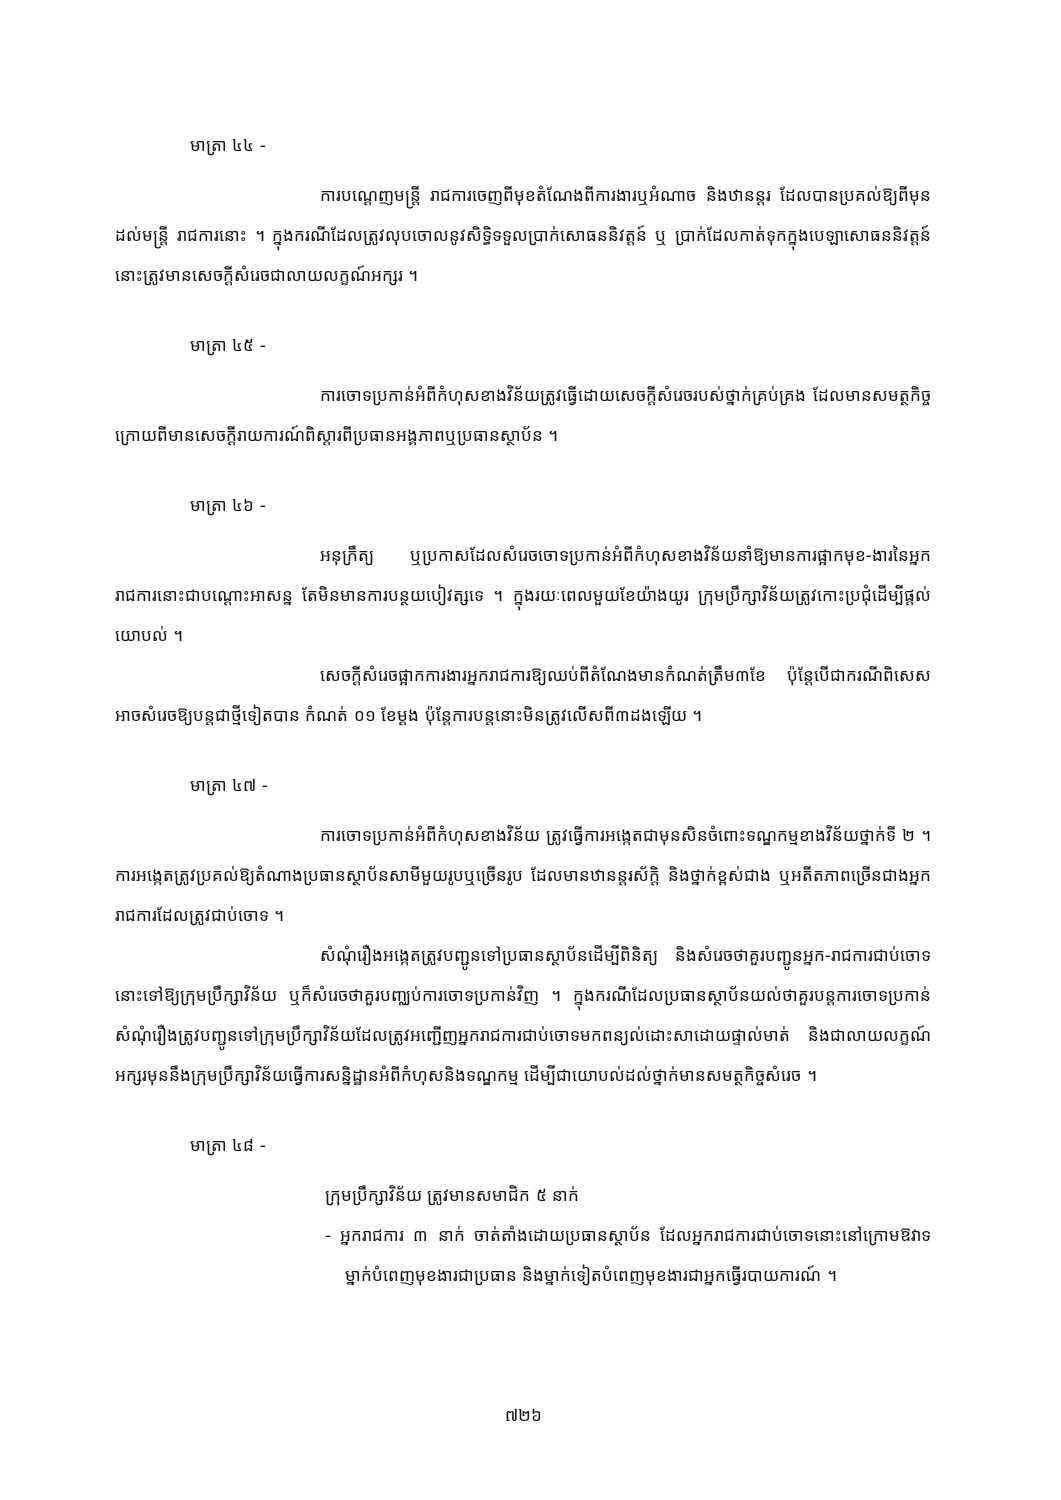មាត្រា ៤៤ -
ការបណ្ដេញមន្ត្រី រាជការចេញពីមុខតំណែងពីការងារឬអំណាច និងឋានន្តរ ដែលបានប្រគល់ឱ្យពីមុនដល់មន្ត្រី រាជការនោះ ។ ក្នុងករណីដែលត្រូវលុបចោលនូវសិទ្ធិទទួលប្រាក់សោធននិវត្តន៍ ឬ ប្រាក់ដែលកាត់ទុកក្នុងបេឡាសោធននិវត្តន៍ នោះត្រូវមានសេចក្ដីសំរេចជាលាយលក្ខណ៍អក្សរ ។
មាត្រា ៤៥ -
ការចោទប្រកាន់អំពីកំហុសខាងវិន័យត្រូវធ្វើដោយសេចក្ដីសំរេចរបស់ថ្នាក់គ្រប់គ្រង ដែលមានសមត្ថកិច្ច ក្រោយពីមានសេចក្ដីរាយការណ៍ពិស្ដារពីប្រធានអង្គភាពឬប្រធានស្ថាប័ន ។
មាត្រា ៤៦ -
អនុក្រឹត្យ ឬប្រកាសដែលសំរេចចោទប្រកាន់អំពីកំហុសខាងវិន័យនាំឱ្យមានការផ្អាកមុខ-ងារនៃអ្នករាជការនោះជាបណ្ដោះអាសន្ន តែមិនមានការបន្ថយបៀវត្សទេ ។ ក្នុងរយៈពេលមួយខែយ៉ាងយូរ ក្រុមប្រឹក្សាវិន័យត្រូវកោះប្រជុំដើម្បីផ្ដល់យោបល់ ។
សេចក្ដីសំរេចផ្អាកការងារអ្នករាជការឱ្យឈប់ពីតំណែងមានកំណត់ត្រឹម៣ខែ ប៉ុន្តែបើជាករណីពិសេសអាចសំរេចឱ្យបន្តជាថ្មីទៀតបាន កំណត់ ០១ ខែម្ដង ប៉ុន្តែការបន្តនោះមិនត្រូវលើសពី៣ដងឡើយ ។
មាត្រា ៤៧ -
ការចោទប្រកាន់អំពីកំហុសខាងវិន័យ ត្រូវធ្វើការអង្កេតជាមុនសិនចំពោះទណ្ឌកម្មខាងវិន័យថ្នាក់ទី ២ ។ ការអង្កេតត្រូវប្រគល់ឱ្យតំណាងប្រធានស្ថាប័នសាមីមួយរូបឬច្រើនរូប ដែលមានឋានន្តរស័ក្តិ និងថ្នាក់ខ្ពស់ជាង ឬអតីតភាពច្រើនជាងអ្នករាជការដែលត្រូវជាប់ចោទ ។
សំណុំរឿងអង្កេតត្រូវបញ្ជូនទៅប្រធានស្ថាប័នដើម្បីពិនិត្យ និងសំរេចថាគួរបញ្ជូនអ្នក-រាជការជាប់ចោទនោះទៅឱ្យក្រុមប្រឹក្សាវិន័យ ឬក៏សំរេចថាគួរបញ្ឈប់ការចោទប្រកាន់វិញ ។ ក្នុងករណីដែលប្រធានស្ថាប័នយល់ថាគួរបន្តការចោទប្រកាន់ សំណុំរឿងត្រូវបញ្ជូនទៅក្រុមប្រឹក្សាវិន័យដែលត្រូវអញ្ជើញអ្នករាជការជាប់ចោទមកពន្យល់ដោះសាដោយផ្ទាល់មាត់ និងជាលាយលក្ខណ៍អក្សរមុននឹងក្រុមប្រឹក្សាវិន័យធ្វើការសន្និដ្ឋានអំពីកំហុសនិងទណ្ឌកម្ម ដើម្បីជាយោបល់ដល់ថ្នាក់មានសមត្ថកិច្ចសំរេច ។
មាត្រា ៤៨ -
ក្រុមប្រឹក្សាវិន័យ ត្រូវមានសមាជិក ៥ នាក់
- អ្នករាជការ ៣ នាក់ ចាត់តាំងដោយប្រធានស្ថាប័ន ដែលអ្នករាជការជាប់ចោទនោះនៅក្រោមឱវាទ ម្នាក់បំពេញមុខងារជាប្រធាន និងម្នាក់ទៀតបំពេញមុខងារជាអ្នកធ្វើរបាយការណ៍ ។
៧២៦